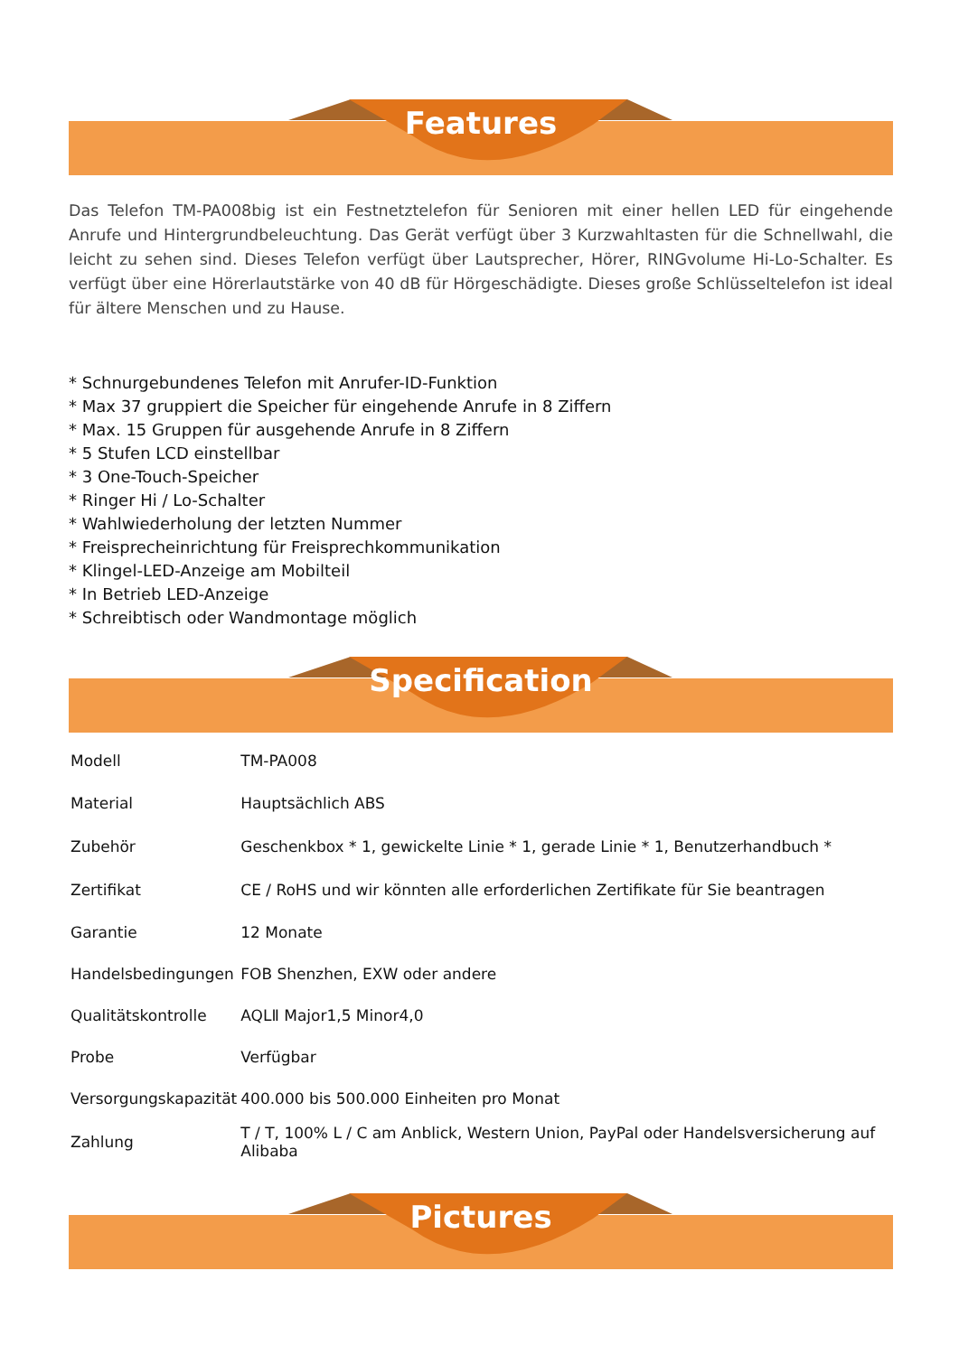Features
Das Telefon TM-PA008big ist ein Festnetztelefon für Senioren mit einer hellen LED für eingehende Anrufe und Hintergrundbeleuchtung. Das Gerät verfügt über 3 Kurzwahltasten für die Schnellwahl, die leicht zu sehen sind. Dieses Telefon verfügt über Lautsprecher, Hörer, RINGvolume Hi-Lo-Schalter. Es verfügt über eine Hörerlautstärke von 40 dB für Hörgeschädigte. Dieses große Schlüsseltelefon ist ideal für ältere Menschen und zu Hause.
* Schnurgebundenes Telefon mit Anrufer-ID-Funktion
* Max 37 gruppiert die Speicher für eingehende Anrufe in 8 Ziffern
* Max. 15 Gruppen für ausgehende Anrufe in 8 Ziffern
* 5 Stufen LCD einstellbar
* 3 One-Touch-Speicher
* Ringer Hi / Lo-Schalter
* Wahlwiederholung der letzten Nummer
* Freisprecheinrichtung für Freisprechkommunikation
* Klingel-LED-Anzeige am Mobilteil
* In Betrieb LED-Anzeige
* Schreibtisch oder Wandmontage möglich
Specification
| Modell | TM-PA008 |
| Material | Hauptsächlich ABS |
| Zubehör | Geschenkbox * 1, gewickelte Linie * 1, gerade Linie * 1, Benutzerhandbuch * |
| Zertifikat | CE / RoHS und wir könnten alle erforderlichen Zertifikate für Sie beantragen |
| Garantie | 12 Monate |
| Handelsbedingungen | FOB Shenzhen, EXW oder andere |
| Qualitätskontrolle | AQLⅡ Major1,5 Minor4,0 |
| Probe | Verfügbar |
| Versorgungskapazität | 400.000 bis 500.000 Einheiten pro Monat |
| Zahlung | T / T, 100% L / C am Anblick, Western Union, PayPal oder Handelsversicherung auf Alibaba |
Pictures